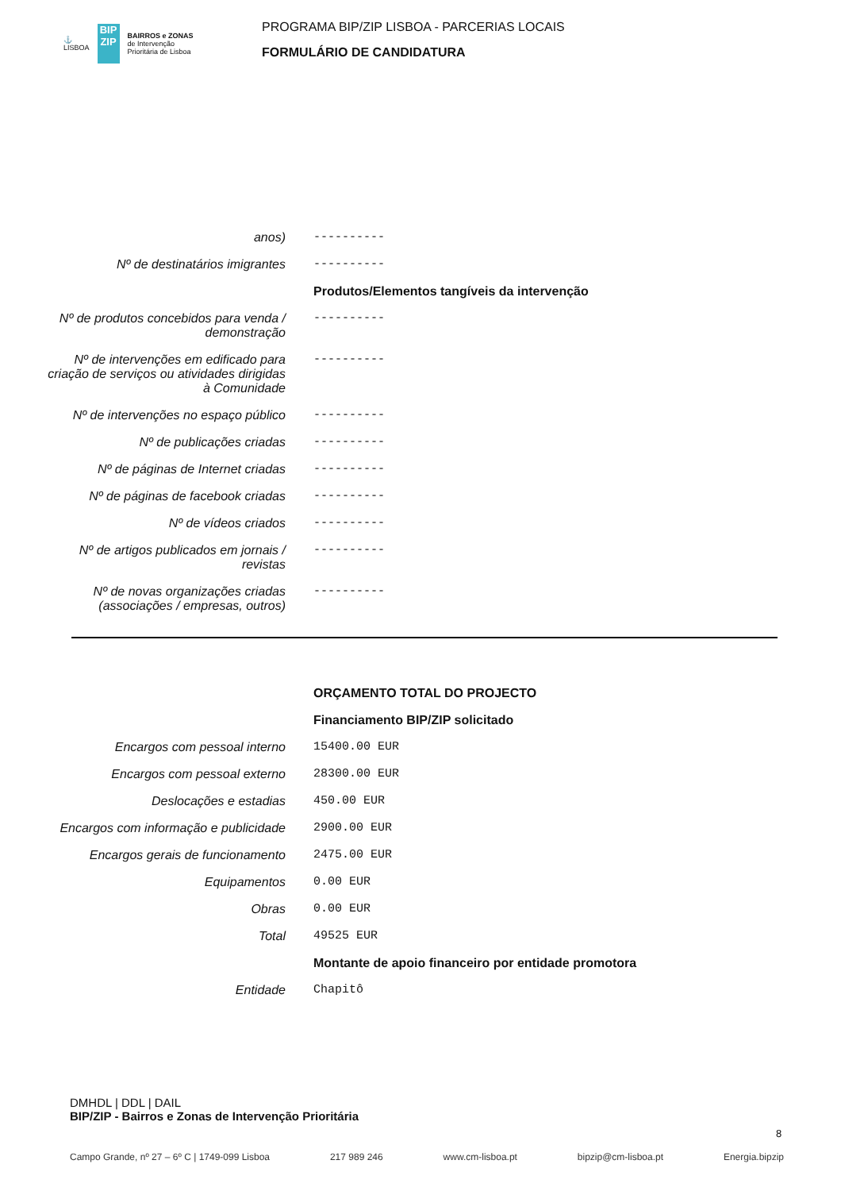⚓
LISBOA BIP ZIP BAIRROS e ZONAS
de Intervenção
Prioritária de Lisboa
PROGRAMA BIP/ZIP LISBOA - PARCERIAS LOCAIS
FORMULÁRIO DE CANDIDATURA
anos)
----------
Nº de destinatários imigrantes
----------
Produtos/Elementos tangíveis da intervenção
Nº de produtos concebidos para venda / demonstração
----------
Nº de intervenções em edificado para criação de serviços ou atividades dirigidas à Comunidade
----------
Nº de intervenções no espaço público
----------
Nº de publicações criadas
----------
Nº de páginas de Internet criadas
----------
Nº de páginas de facebook criadas
----------
Nº de vídeos criados
----------
Nº de artigos publicados em jornais / revistas
----------
Nº de novas organizações criadas (associações / empresas, outros)
----------
ORÇAMENTO TOTAL DO PROJECTO
Financiamento BIP/ZIP solicitado
Encargos com pessoal interno
15400.00 EUR
Encargos com pessoal externo
28300.00 EUR
Deslocações e estadias
450.00 EUR
Encargos com informação e publicidade
2900.00 EUR
Encargos gerais de funcionamento
2475.00 EUR
Equipamentos
0.00 EUR
Obras
0.00 EUR
Total
49525 EUR
Montante de apoio financeiro por entidade promotora
Entidade
Chapitô
DMHDL | DDL | DAIL
BIP/ZIP - Bairros e Zonas de Intervenção Prioritária
Campo Grande, nº 27 – 6º C | 1749-099 Lisboa 217 989 246 www.cm-lisboa.pt bipzip@cm-lisboa.pt Energia.bipzip
8